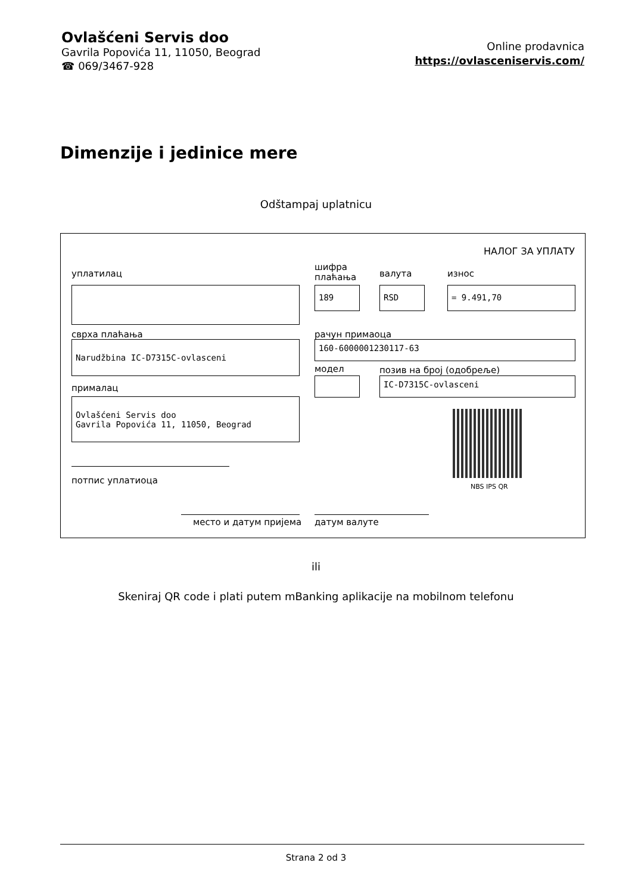Ovlašćeni Servis doo
Gavrila Popovića 11, 11050, Beograd
☎ 069/3467-928
Online prodavnica
https://ovlasceniservis.com/
Dimenzije i jedinice mere
Odštampaj uplatnicu
НАЛОГ ЗА УПЛАТУ
уплатилац
шифра
плаћања
валута износ
189 RSD = 9.491,70
сврха плаћања рачун примаоца
Narudžbina IC-D7315C-ovlasceni 160-6000001230117-63
модел позив на број (одобреље)
IC-D7315C-ovlasceni
прималац
Ovlašćeni Servis doo
Gavrila Popovića 11, 11050, Beograd
NBS IPS QR
потпис уплатиоца
место и датум пријема датум валуте
ili
Skeniraj QR code i plati putem mBanking aplikacije na mobilnom telefonu
Strana 2 od 3